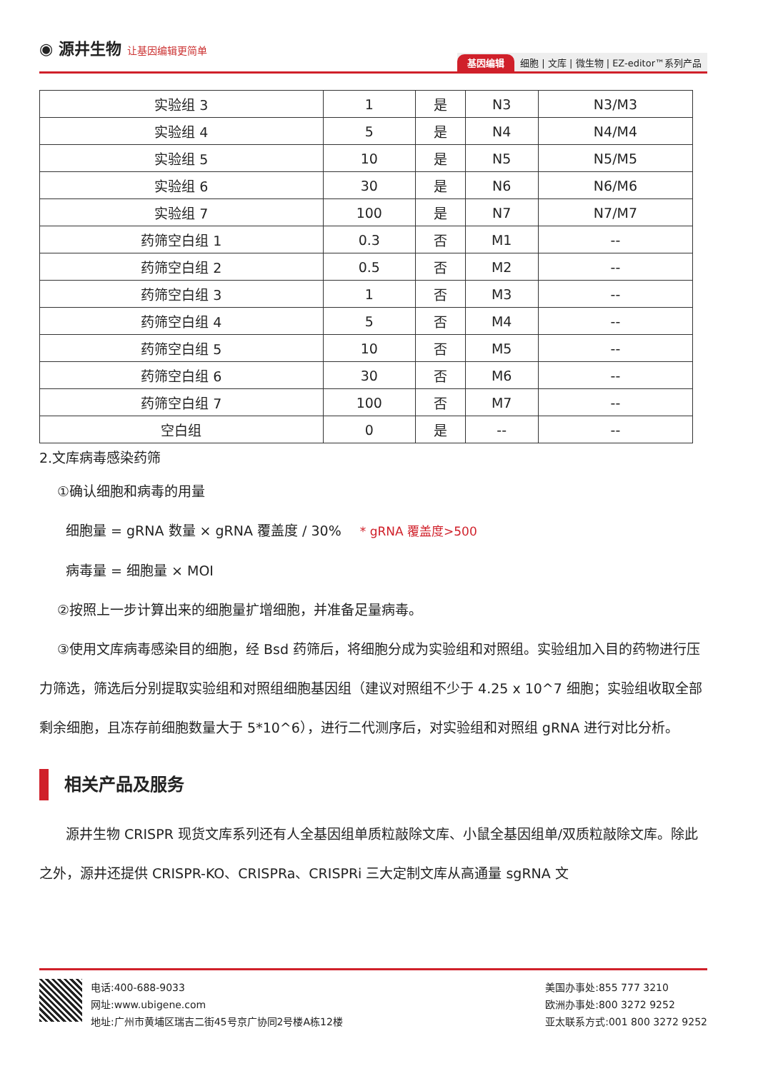◉ 源井生物 让基因编辑更简单
基因编辑 细胞 | 文库 | 微生物 | EZ-editor™系列产品
| 实验组 3 | 1 | 是 | N3 | N3/M3 |
| 实验组 4 | 5 | 是 | N4 | N4/M4 |
| 实验组 5 | 10 | 是 | N5 | N5/M5 |
| 实验组 6 | 30 | 是 | N6 | N6/M6 |
| 实验组 7 | 100 | 是 | N7 | N7/M7 |
| 药筛空白组 1 | 0.3 | 否 | M1 | -- |
| 药筛空白组 2 | 0.5 | 否 | M2 | -- |
| 药筛空白组 3 | 1 | 否 | M3 | -- |
| 药筛空白组 4 | 5 | 否 | M4 | -- |
| 药筛空白组 5 | 10 | 否 | M5 | -- |
| 药筛空白组 6 | 30 | 否 | M6 | -- |
| 药筛空白组 7 | 100 | 否 | M7 | -- |
| 空白组 | 0 | 是 | -- | -- |
2.文库病毒感染药筛
①确认细胞和病毒的用量
细胞量 = gRNA 数量 × gRNA 覆盖度 / 30% * gRNA 覆盖度>500
病毒量 = 细胞量 × MOI
②按照上一步计算出来的细胞量扩增细胞，并准备足量病毒。
③使用文库病毒感染目的细胞，经 Bsd 药筛后，将细胞分成为实验组和对照组。实验组加入目的药物进行压力筛选，筛选后分别提取实验组和对照组细胞基因组（建议对照组不少于 4.25 x 10^7 细胞；实验组收取全部剩余细胞，且冻存前细胞数量大于 5*10^6），进行二代测序后，对实验组和对照组 gRNA 进行对比分析。
相关产品及服务
源井生物 CRISPR 现货文库系列还有人全基因组单质粒敲除文库、小鼠全基因组单/双质粒敲除文库。除此之外，源井还提供 CRISPR-KO、CRISPRa、CRISPRi 三大定制文库从高通量 sgRNA 文
电话:400-688-9033
网址:www.ubigene.com
地址:广州市黄埔区瑞吉二街45号京广协同2号楼A栋12楼
美国办事处:855 777 3210
欧洲办事处:800 3272 9252
亚太联系方式:001 800 3272 9252